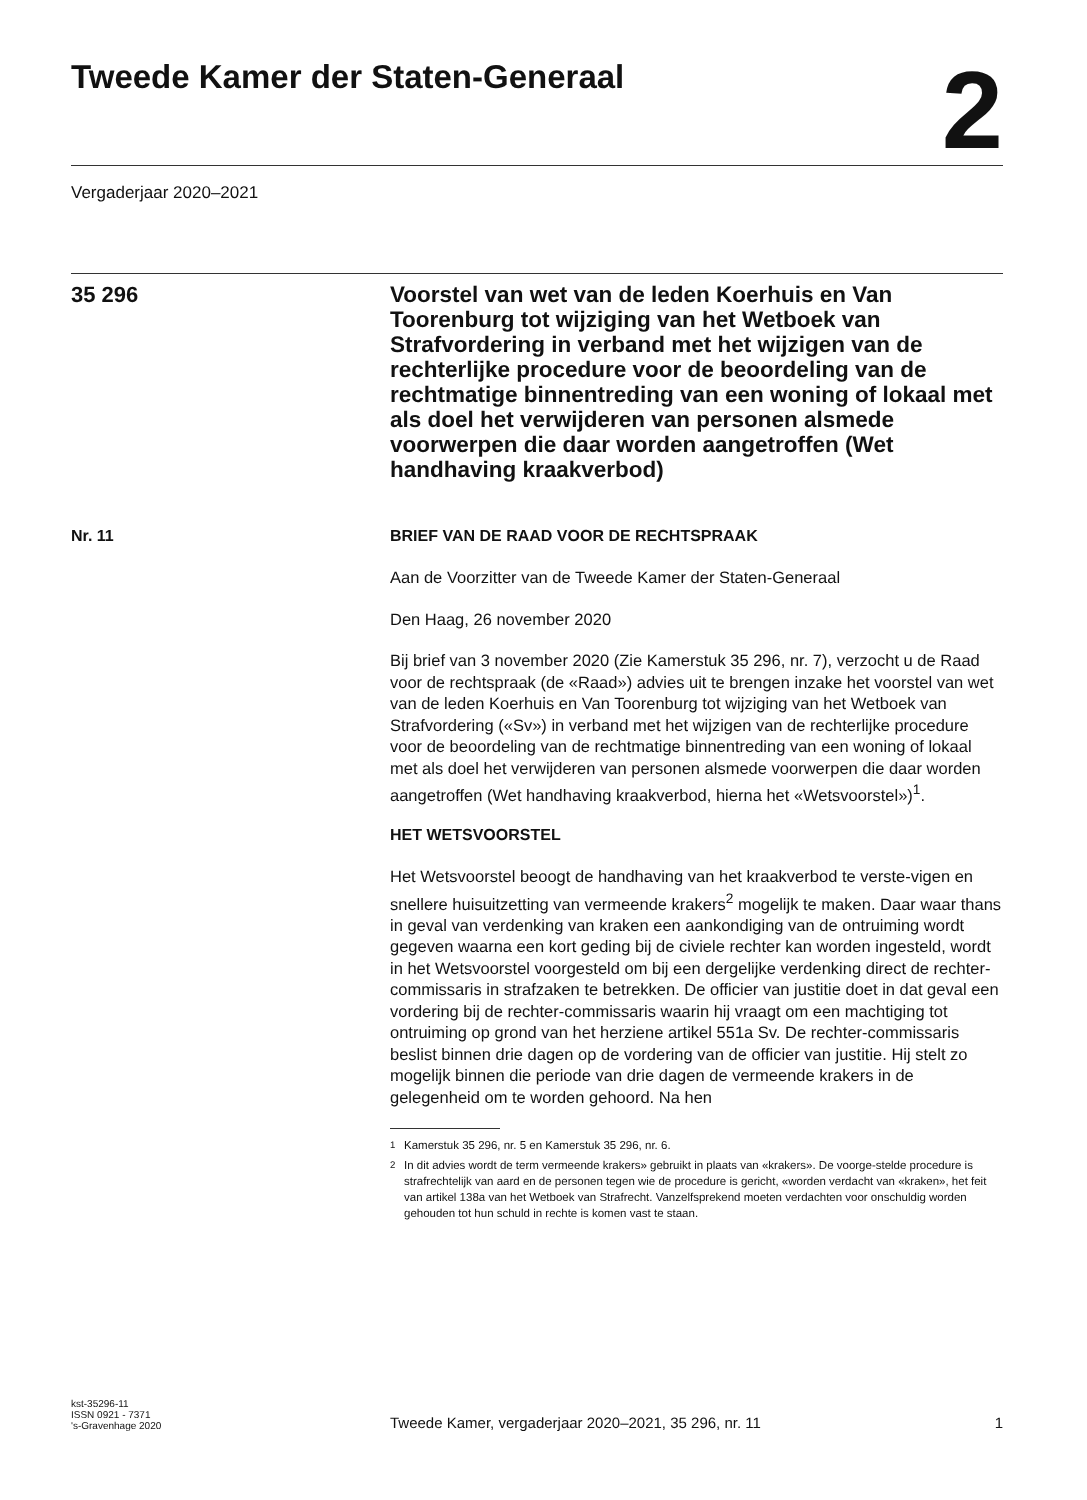Tweede Kamer der Staten-Generaal
2
Vergaderjaar 2020–2021
35 296
Voorstel van wet van de leden Koerhuis en Van Toorenburg tot wijziging van het Wetboek van Strafvordering in verband met het wijzigen van de rechterlijke procedure voor de beoordeling van de rechtmatige binnentreding van een woning of lokaal met als doel het verwijderen van personen alsmede voorwerpen die daar worden aangetroffen (Wet handhaving kraakverbod)
Nr. 11 BRIEF VAN DE RAAD VOOR DE RECHTSPRAAK
Aan de Voorzitter van de Tweede Kamer der Staten-Generaal
Den Haag, 26 november 2020
Bij brief van 3 november 2020 (Zie Kamerstuk 35 296, nr. 7), verzocht u de Raad voor de rechtspraak (de «Raad») advies uit te brengen inzake het voorstel van wet van de leden Koerhuis en Van Toorenburg tot wijziging van het Wetboek van Strafvordering («Sv») in verband met het wijzigen van de rechterlijke procedure voor de beoordeling van de rechtmatige binnentreding van een woning of lokaal met als doel het verwijderen van personen alsmede voorwerpen die daar worden aangetroffen (Wet handhaving kraakverbod, hierna het «Wetsvoorstel»)<sup>1</sup>.
HET WETSVOORSTEL
Het Wetsvoorstel beoogt de handhaving van het kraakverbod te verste-vigen en snellere huisuitzetting van vermeende krakers<sup>2</sup> mogelijk te maken. Daar waar thans in geval van verdenking van kraken een aankondiging van de ontruiming wordt gegeven waarna een kort geding bij de civiele rechter kan worden ingesteld, wordt in het Wetsvoorstel voorgesteld om bij een dergelijke verdenking direct de rechter-commissaris in strafzaken te betrekken. De officier van justitie doet in dat geval een vordering bij de rechter-commissaris waarin hij vraagt om een machtiging tot ontruiming op grond van het herziene artikel 551a Sv. De rechter-commissaris beslist binnen drie dagen op de vordering van de officier van justitie. Hij stelt zo mogelijk binnen die periode van drie dagen de vermeende krakers in de gelegenheid om te worden gehoord. Na hen
<sup>1</sup> Kamerstuk 35 296, nr. 5 en Kamerstuk 35 296, nr. 6.
<sup>2</sup> In dit advies wordt de term vermeende krakers» gebruikt in plaats van «krakers». De voorge-stelde procedure is strafrechtelijk van aard en de personen tegen wie de procedure is gericht, «worden verdacht van «kraken», het feit van artikel 138a van het Wetboek van Strafrecht. Vanzelfsprekend moeten verdachten voor onschuldig worden gehouden tot hun schuld in rechte is komen vast te staan.
kst-35296-11
ISSN 0921 - 7371
's-Gravenhage 2020
Tweede Kamer, vergaderjaar 2020–2021, 35 296, nr. 11
1